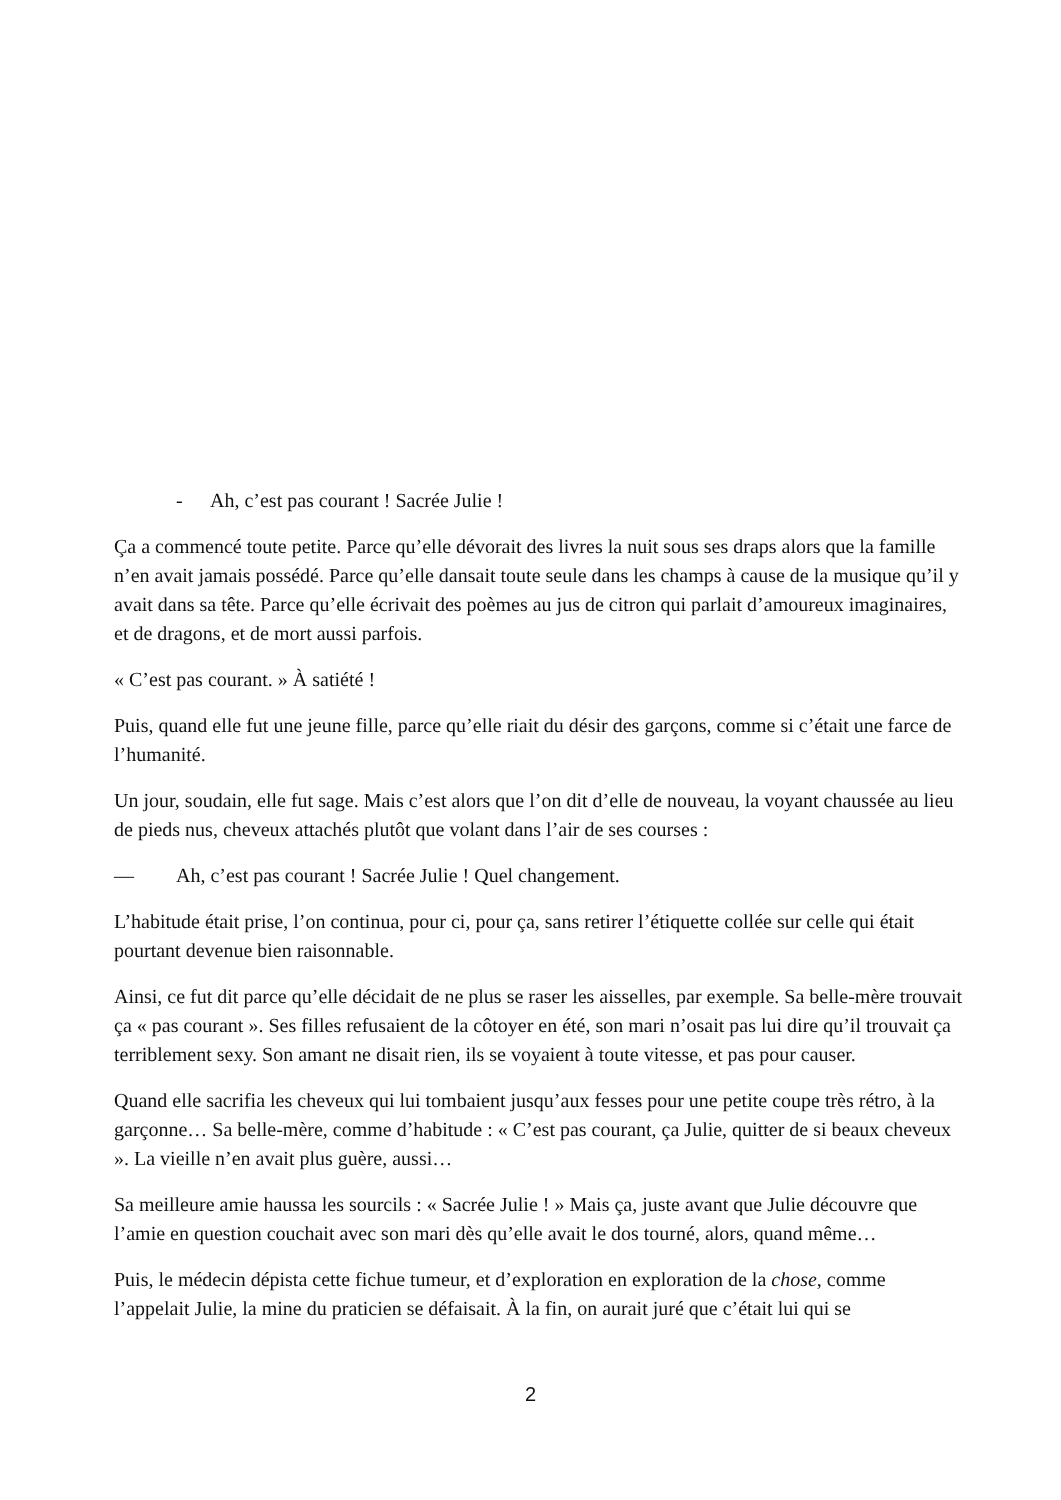- Ah, c’est pas courant ! Sacrée Julie !
Ça a commencé toute petite. Parce qu’elle dévorait des livres la nuit sous ses draps alors que la famille n’en avait jamais possédé. Parce qu’elle dansait toute seule dans les champs à cause de la musique qu’il y avait dans sa tête. Parce qu’elle écrivait des poèmes au jus de citron qui parlait d’amoureux imaginaires, et de dragons, et de mort aussi parfois.
« C’est pas courant. » À satiété !
Puis, quand elle fut une jeune fille, parce qu’elle riait du désir des garçons, comme si c’était une farce de l’humanité.
Un jour, soudain, elle fut sage. Mais c’est alors que l’on dit d’elle de nouveau, la voyant chaussée au lieu de pieds nus, cheveux attachés plutôt que volant dans l’air de ses courses :
— Ah, c’est pas courant ! Sacrée Julie ! Quel changement.
L’habitude était prise, l’on continua, pour ci, pour ça, sans retirer l’étiquette collée sur celle qui était pourtant devenue bien raisonnable.
Ainsi, ce fut dit parce qu’elle décidait de ne plus se raser les aisselles, par exemple. Sa belle-mère trouvait ça « pas courant ». Ses filles refusaient de la côtoyer en été, son mari n’osait pas lui dire qu’il trouvait ça terriblement sexy. Son amant ne disait rien, ils se voyaient à toute vitesse, et pas pour causer.
Quand elle sacrifia les cheveux qui lui tombaient jusqu’aux fesses pour une petite coupe très rétro, à la garçonne… Sa belle-mère, comme d’habitude : « C’est pas courant, ça Julie, quitter de si beaux cheveux ». La vieille n’en avait plus guère, aussi…
Sa meilleure amie haussa les sourcils : « Sacrée Julie ! » Mais ça, juste avant que Julie découvre que l’amie en question couchait avec son mari dès qu’elle avait le dos tourné, alors, quand même…
Puis, le médecin dépista cette fichue tumeur, et d’exploration en exploration de la chose, comme l’appelait Julie, la mine du praticien se défaisait. À la fin, on aurait juré que c’était lui qui se
2